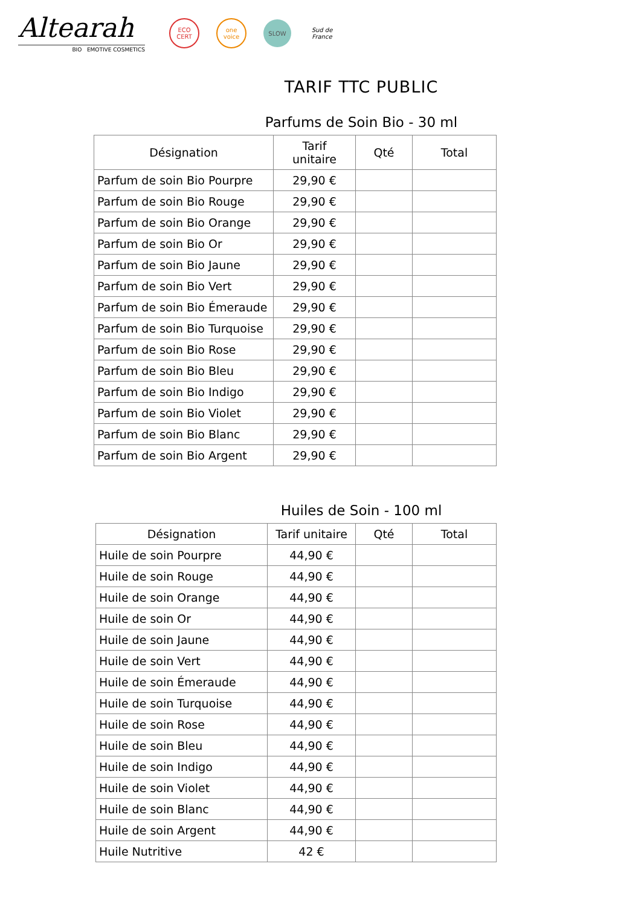Altearah
BIO EMOTIVE COSMETICS
ECO CERT
one voice
SLOW
Sud de France
TARIF TTC PUBLIC
Parfums de Soin Bio - 30 ml
| Désignation | Tarif unitaire | Qté | Total |
| --- | --- | --- | --- |
| Parfum de soin Bio Pourpre | 29,90 € | | |
| Parfum de soin Bio Rouge | 29,90 € | | |
| Parfum de soin Bio Orange | 29,90 € | | |
| Parfum de soin Bio Or | 29,90 € | | |
| Parfum de soin Bio Jaune | 29,90 € | | |
| Parfum de soin Bio Vert | 29,90 € | | |
| Parfum de soin Bio Émeraude | 29,90 € | | |
| Parfum de soin Bio Turquoise | 29,90 € | | |
| Parfum de soin Bio Rose | 29,90 € | | |
| Parfum de soin Bio Bleu | 29,90 € | | |
| Parfum de soin Bio Indigo | 29,90 € | | |
| Parfum de soin Bio Violet | 29,90 € | | |
| Parfum de soin Bio Blanc | 29,90 € | | |
| Parfum de soin Bio Argent | 29,90 € | | |
Huiles de Soin - 100 ml
| Désignation | Tarif unitaire | Qté | Total |
| --- | --- | --- | --- |
| Huile de soin Pourpre | 44,90 € | | |
| Huile de soin Rouge | 44,90 € | | |
| Huile de soin Orange | 44,90 € | | |
| Huile de soin Or | 44,90 € | | |
| Huile de soin Jaune | 44,90 € | | |
| Huile de soin Vert | 44,90 € | | |
| Huile de soin Émeraude | 44,90 € | | |
| Huile de soin Turquoise | 44,90 € | | |
| Huile de soin Rose | 44,90 € | | |
| Huile de soin Bleu | 44,90 € | | |
| Huile de soin Indigo | 44,90 € | | |
| Huile de soin Violet | 44,90 € | | |
| Huile de soin Blanc | 44,90 € | | |
| Huile de soin Argent | 44,90 € | | |
| Huile Nutritive | 42 € | | |